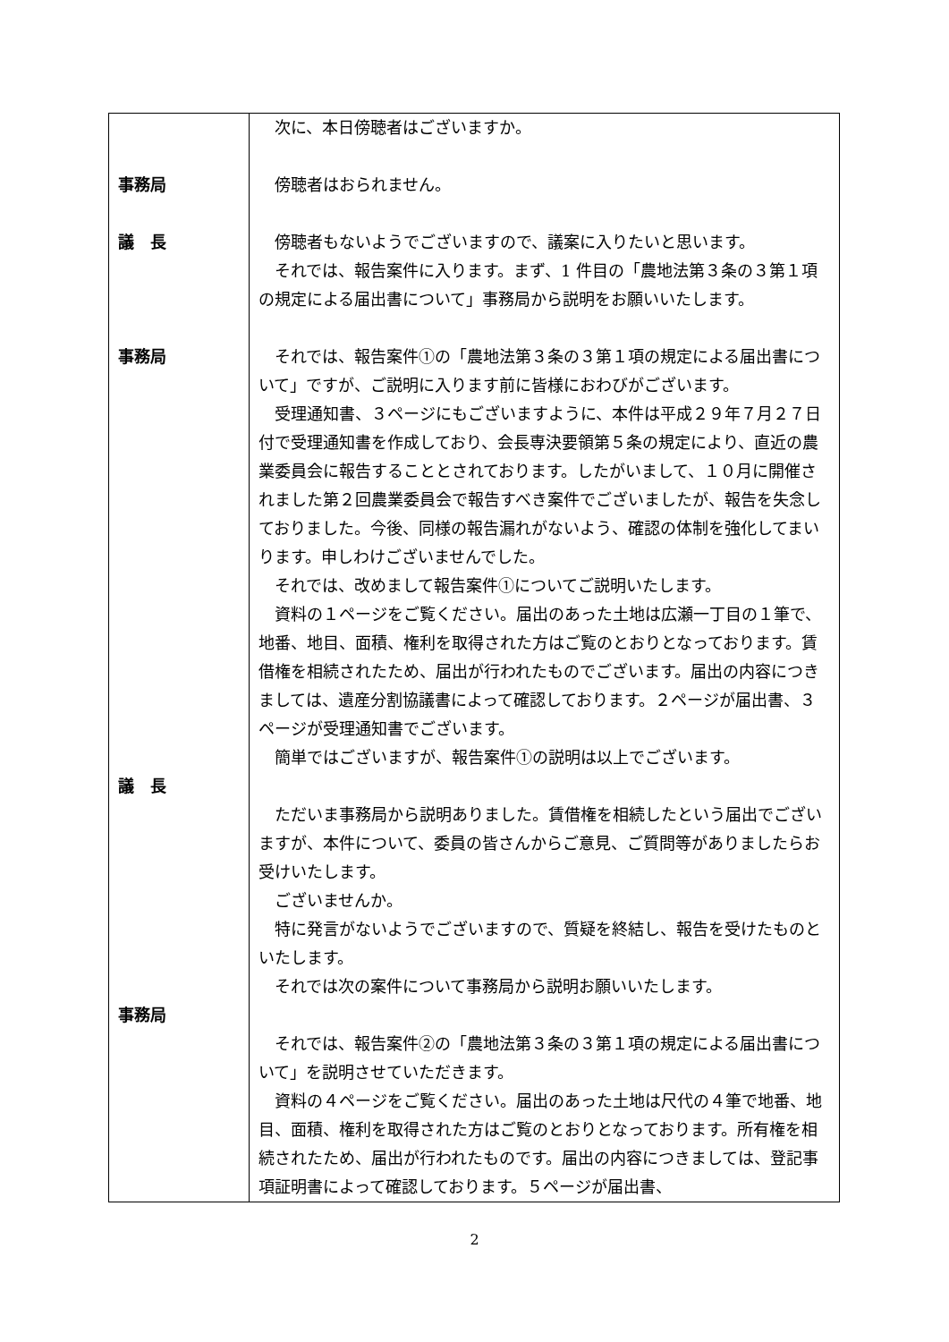| 事務局 議 長 事務局 議 長 事務局 | 次に、本日傍聴者はございますか。 傍聴者はおられません。 傍聴者もないようでございますので、議案に入りたいと思います。 それでは、報告案件に入ります。まず、1 件目の「農地法第３条の３第１項の規定による届出書について」事務局から説明をお願いいたします。 それでは、報告案件①の「農地法第３条の３第１項の規定による届出書について」ですが、ご説明に入ります前に皆様におわびがございます。 受理通知書、３ページにもございますように、本件は平成２９年７月２７日付で受理通知書を作成しており、会長専決要領第５条の規定により、直近の農業委員会に報告することとされております。したがいまして、１０月に開催されました第２回農業委員会で報告すべき案件でございましたが、報告を失念しておりました。今後、同様の報告漏れがないよう、確認の体制を強化してまいります。申しわけございませんでした。 それでは、改めまして報告案件①についてご説明いたします。 資料の１ページをご覧ください。届出のあった土地は広瀬一丁目の１筆で、地番、地目、面積、権利を取得された方はご覧のとおりとなっております。賃借権を相続されたため、届出が行われたものでございます。届出の内容につきましては、遺産分割協議書によって確認しております。２ページが届出書、３ページが受理通知書でございます。 簡単ではございますが、報告案件①の説明は以上でございます。 ただいま事務局から説明ありました。賃借権を相続したという届出でございますが、本件について、委員の皆さんからご意見、ご質問等がありましたらお受けいたします。 ございませんか。 特に発言がないようでございますので、質疑を終結し、報告を受けたものといたします。 それでは次の案件について事務局から説明お願いいたします。 それでは、報告案件②の「農地法第３条の３第１項の規定による届出書について」を説明させていただきます。 資料の４ページをご覧ください。届出のあった土地は尺代の４筆で地番、地目、面積、権利を取得された方はご覧のとおりとなっております。所有権を相続されたため、届出が行われたものです。届出の内容につきましては、登記事項証明書によって確認しております。５ページが届出書、 |
2